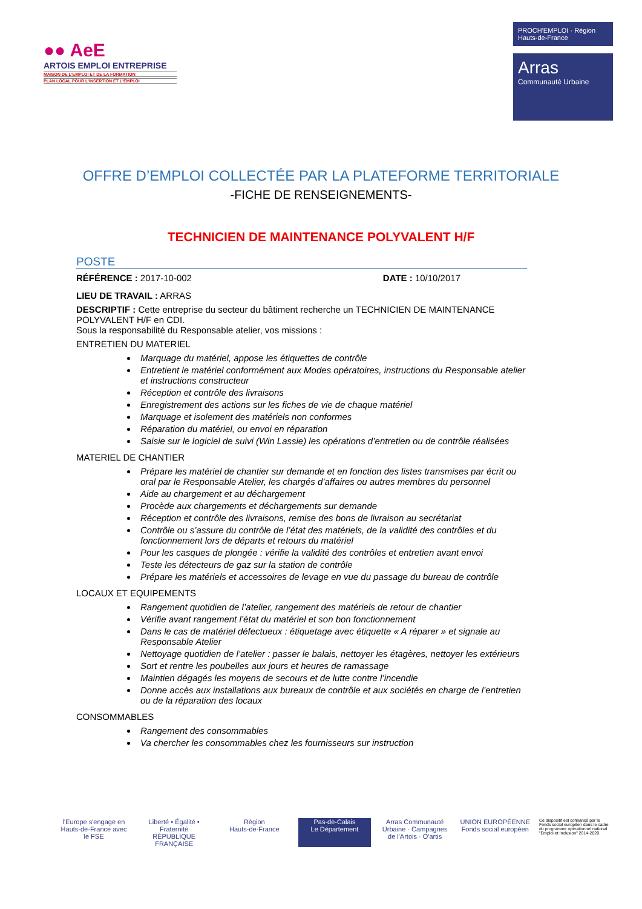●● AeE
ARTOIS EMPLOI ENTREPRISE
MAISON DE L'EMPLOI ET DE LA FORMATION
PLAN LOCAL POUR L'INSERTION ET L'EMPLOI
PROCH'EMPLOI · Région Hauts-de-France
Arras
Communauté Urbaine
OFFRE D’EMPLOI COLLECTÉE PAR LA PLATEFORME TERRITORIALE
-FICHE DE RENSEIGNEMENTS-
TECHNICIEN DE MAINTENANCE POLYVALENT H/F
POSTE
RÉFÉRENCE : 2017-10-002 DATE : 10/10/2017
LIEU DE TRAVAIL : ARRAS
DESCRIPTIF : Cette entreprise du secteur du bâtiment recherche un TECHNICIEN DE MAINTENANCE POLYVALENT H/F en CDI.
Sous la responsabilité du Responsable atelier, vos missions :
ENTRETIEN DU MATERIEL
Marquage du matériel, appose les étiquettes de contrôle
Entretient le matériel conformément aux Modes opératoires, instructions du Responsable atelier et instructions constructeur
Réception et contrôle des livraisons
Enregistrement des actions sur les fiches de vie de chaque matériel
Marquage et isolement des matériels non conformes
Réparation du matériel, ou envoi en réparation
Saisie sur le logiciel de suivi (Win Lassie) les opérations d’entretien ou de contrôle réalisées
MATERIEL DE CHANTIER
Prépare les matériel de chantier sur demande et en fonction des listes transmises par écrit ou oral par le Responsable Atelier, les chargés d’affaires ou autres membres du personnel
Aide au chargement et au déchargement
Procède aux chargements et déchargements sur demande
Réception et contrôle des livraisons, remise des bons de livraison au secrétariat
Contrôle ou s’assure du contrôle de l’état des matériels, de la validité des contrôles et du fonctionnement lors de départs et retours du matériel
Pour les casques de plongée : vérifie la validité des contrôles et entretien avant envoi
Teste les détecteurs de gaz sur la station de contrôle
Prépare les matériels et accessoires de levage en vue du passage du bureau de contrôle
LOCAUX ET EQUIPEMENTS
Rangement quotidien de l’atelier, rangement des matériels de retour de chantier
Vérifie avant rangement l’état du matériel et son bon fonctionnement
Dans le cas de matériel défectueux : étiquetage avec étiquette « A réparer » et signale au Responsable Atelier
Nettoyage quotidien de l’atelier : passer le balais, nettoyer les étagères, nettoyer les extérieurs
Sort et rentre les poubelles aux jours et heures de ramassage
Maintien dégagés les moyens de secours et de lutte contre l’incendie
Donne accès aux installations aux bureaux de contrôle et aux sociétés en charge de l’entretien ou de la réparation des locaux
CONSOMMABLES
Rangement des consommables
Va chercher les consommables chez les fournisseurs sur instruction
l'Europe s'engage en Hauts-de-France avec le FSE
Liberté • Égalité • Fraternité
RÉPUBLIQUE FRANÇAISE
Région
Hauts-de-France
Pas-de-Calais
Le Département
Arras Communauté Urbaine · Campagnes de l'Artois · O'artis
UNION EUROPÉENNE
Fonds social européen
Ce dispositif est cofinancé par le Fonds social européen dans le cadre du programme opérationnel national "Emploi et Inclusion" 2014-2020